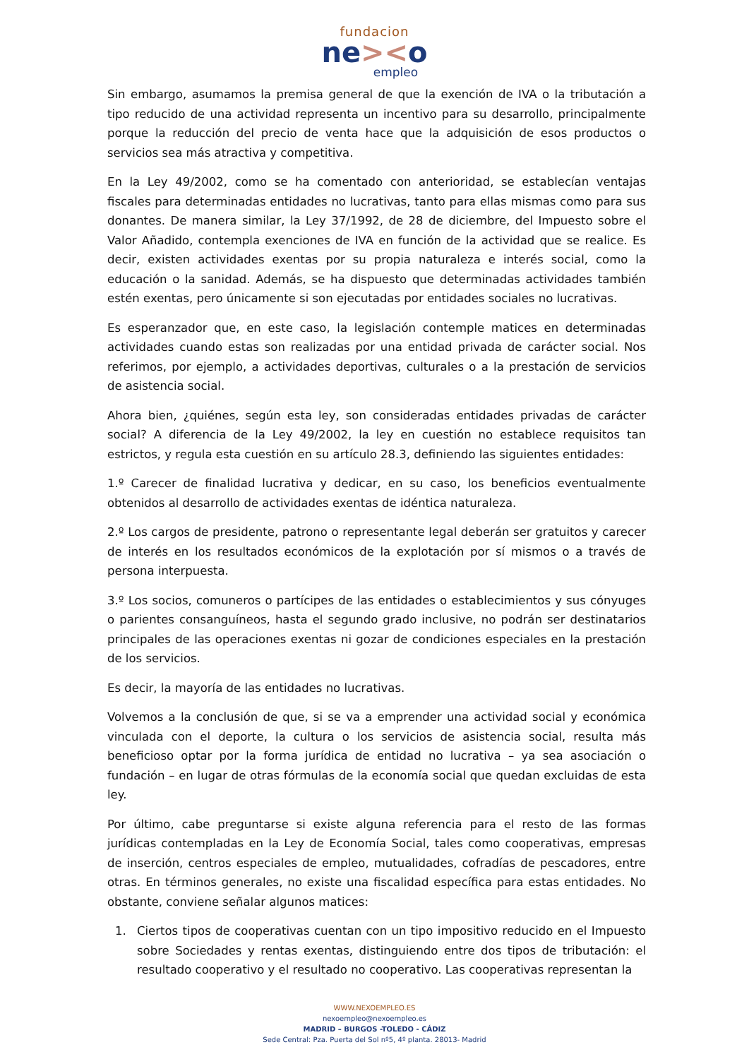fundacion
ne><o
empleo
Sin embargo, asumamos la premisa general de que la exención de IVA o la tributación a tipo reducido de una actividad representa un incentivo para su desarrollo, principalmente porque la reducción del precio de venta hace que la adquisición de esos productos o servicios sea más atractiva y competitiva.
En la Ley 49/2002, como se ha comentado con anterioridad, se establecían ventajas fiscales para determinadas entidades no lucrativas, tanto para ellas mismas como para sus donantes. De manera similar, la Ley 37/1992, de 28 de diciembre, del Impuesto sobre el Valor Añadido, contempla exenciones de IVA en función de la actividad que se realice. Es decir, existen actividades exentas por su propia naturaleza e interés social, como la educación o la sanidad. Además, se ha dispuesto que determinadas actividades también estén exentas, pero únicamente si son ejecutadas por entidades sociales no lucrativas.
Es esperanzador que, en este caso, la legislación contemple matices en determinadas actividades cuando estas son realizadas por una entidad privada de carácter social. Nos referimos, por ejemplo, a actividades deportivas, culturales o a la prestación de servicios de asistencia social.
Ahora bien, ¿quiénes, según esta ley, son consideradas entidades privadas de carácter social? A diferencia de la Ley 49/2002, la ley en cuestión no establece requisitos tan estrictos, y regula esta cuestión en su artículo 28.3, definiendo las siguientes entidades:
1.º Carecer de finalidad lucrativa y dedicar, en su caso, los beneficios eventualmente obtenidos al desarrollo de actividades exentas de idéntica naturaleza.
2.º Los cargos de presidente, patrono o representante legal deberán ser gratuitos y carecer de interés en los resultados económicos de la explotación por sí mismos o a través de persona interpuesta.
3.º Los socios, comuneros o partícipes de las entidades o establecimientos y sus cónyuges o parientes consanguíneos, hasta el segundo grado inclusive, no podrán ser destinatarios principales de las operaciones exentas ni gozar de condiciones especiales en la prestación de los servicios.
Es decir, la mayoría de las entidades no lucrativas.
Volvemos a la conclusión de que, si se va a emprender una actividad social y económica vinculada con el deporte, la cultura o los servicios de asistencia social, resulta más beneficioso optar por la forma jurídica de entidad no lucrativa – ya sea asociación o fundación – en lugar de otras fórmulas de la economía social que quedan excluidas de esta ley.
Por último, cabe preguntarse si existe alguna referencia para el resto de las formas jurídicas contempladas en la Ley de Economía Social, tales como cooperativas, empresas de inserción, centros especiales de empleo, mutualidades, cofradías de pescadores, entre otras. En términos generales, no existe una fiscalidad específica para estas entidades. No obstante, conviene señalar algunos matices:
1. Ciertos tipos de cooperativas cuentan con un tipo impositivo reducido en el Impuesto sobre Sociedades y rentas exentas, distinguiendo entre dos tipos de tributación: el resultado cooperativo y el resultado no cooperativo. Las cooperativas representan la
WWW.NEXOEMPLEO.ES
nexoempleo@nexoempleo.es
MADRID – BURGOS -TOLEDO - CÁDIZ
Sede Central: Pza. Puerta del Sol nº5, 4º planta. 28013- Madrid